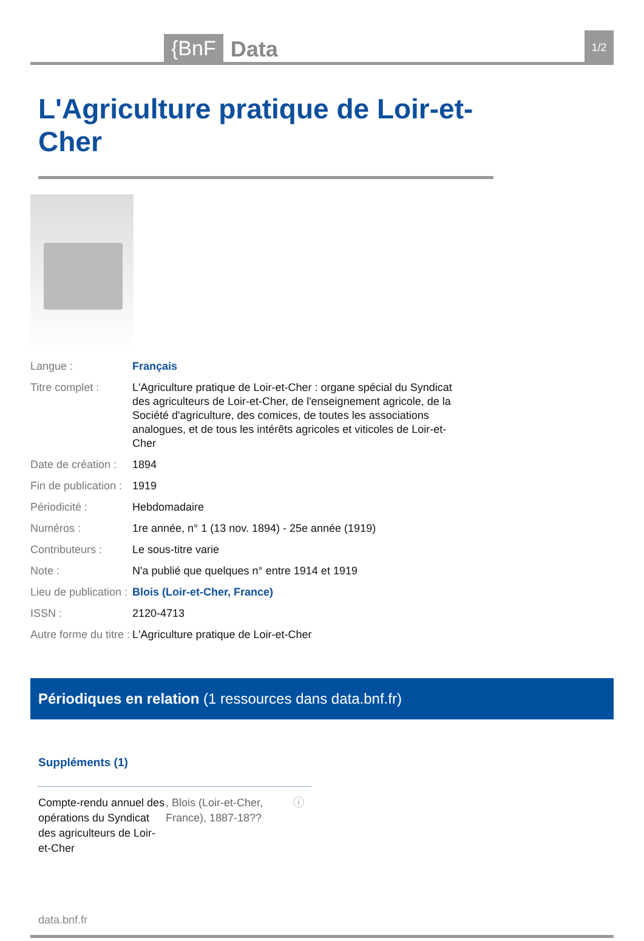{BnF Data 1/2
L'Agriculture pratique de Loir-et-Cher
Langue : Français
Titre complet : L'Agriculture pratique de Loir-et-Cher : organe spécial du Syndicat des agriculteurs de Loir-et-Cher, de l'enseignement agricole, de la Société d'agriculture, des comices, de toutes les associations analogues, et de tous les intérêts agricoles et viticoles de Loir-et-Cher
Date de création :
1894
Fin de publication :
1919
Périodicité : Hebdomadaire
Numéros : 1re année, n° 1 (13 nov. 1894) - 25e année (1919)
Contributeurs : Le sous-titre varie
Note : N'a publié que quelques n° entre 1914 et 1919
Lieu de publication :
Blois (Loir-et-Cher, France)
ISSN : 2120-4713
Autre forme du titre :
L'Agriculture pratique de Loir-et-Cher
Périodiques en relation (1 ressources dans data.bnf.fr)
Suppléments (1)
Compte-rendu annuel des opérations du Syndicat des agriculteurs de Loir-et-Cher
, Blois (Loir-et-Cher, France), 1887-18??
ⓘ
data.bnf.fr